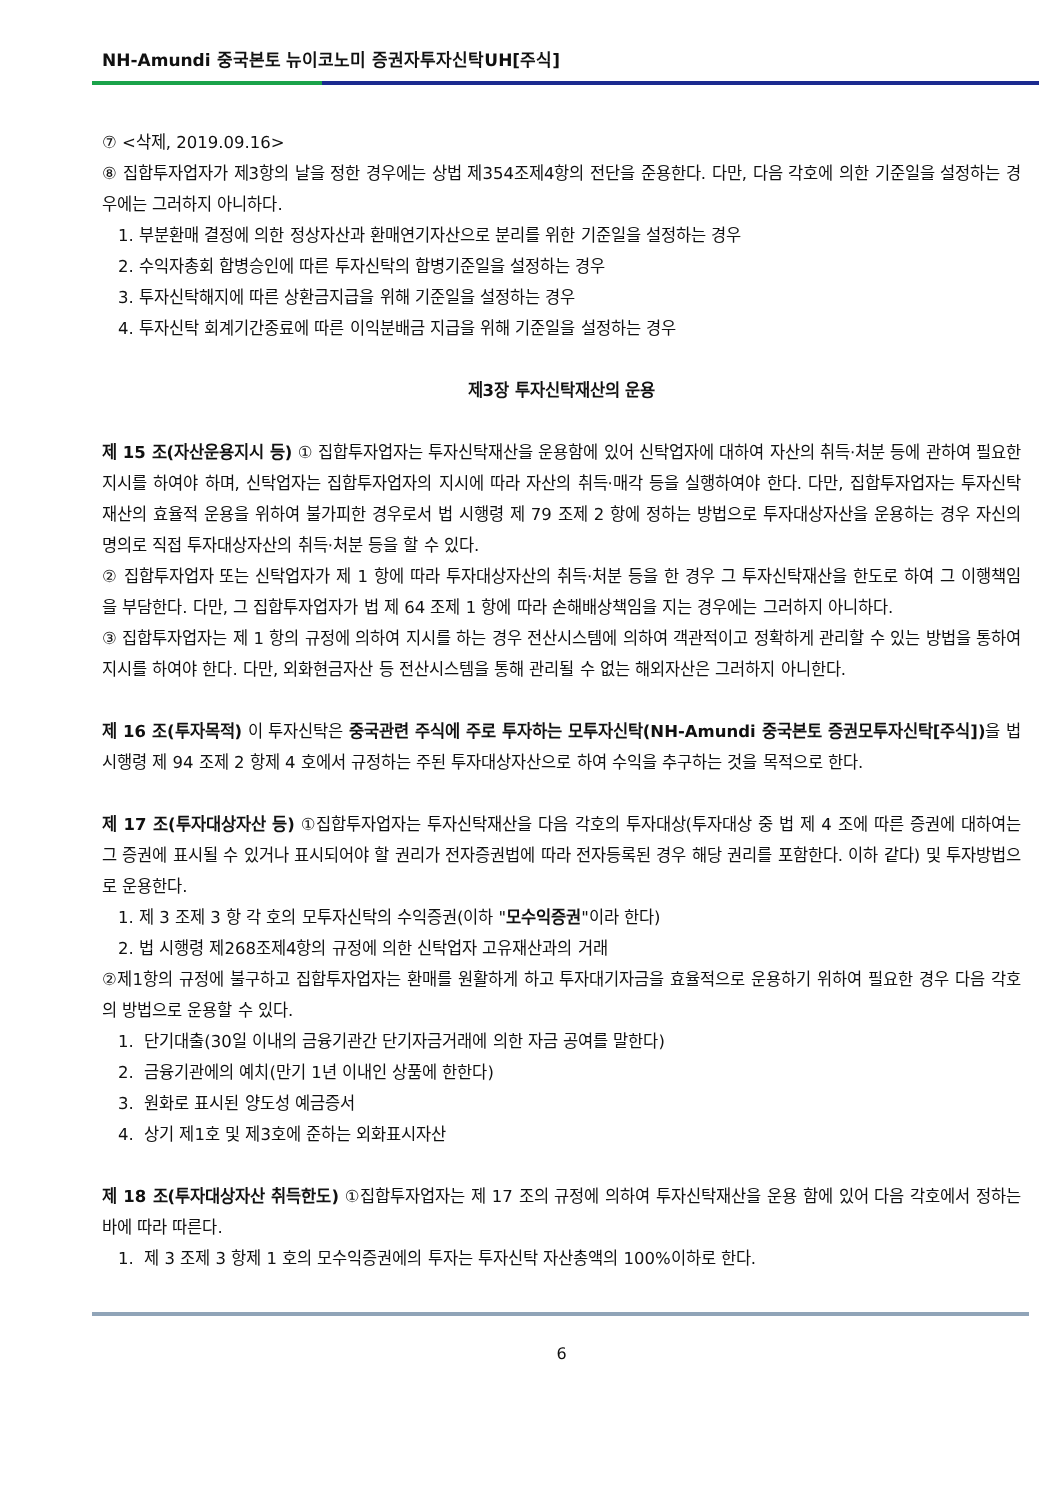NH-Amundi 중국본토 뉴이코노미 증권자투자신탁UH[주식]
⑦ <삭제, 2019.09.16>
⑧ 집합투자업자가 제3항의 날을 정한 경우에는 상법 제354조제4항의 전단을 준용한다. 다만, 다음 각호에 의한 기준일을 설정하는 경우에는 그러하지 아니하다.
1. 부분환매 결정에 의한 정상자산과 환매연기자산으로 분리를 위한 기준일을 설정하는 경우
2. 수익자총회 합병승인에 따른 투자신탁의 합병기준일을 설정하는 경우
3. 투자신탁해지에 따른 상환금지급을 위해 기준일을 설정하는 경우
4. 투자신탁 회계기간종료에 따른 이익분배금 지급을 위해 기준일을 설정하는 경우
제3장 투자신탁재산의 운용
제 15 조(자산운용지시 등) ① 집합투자업자는 투자신탁재산을 운용함에 있어 신탁업자에 대하여 자산의 취득·처분 등에 관하여 필요한 지시를 하여야 하며, 신탁업자는 집합투자업자의 지시에 따라 자산의 취득·매각 등을 실행하여야 한다. 다만, 집합투자업자는 투자신탁재산의 효율적 운용을 위하여 불가피한 경우로서 법 시행령 제 79 조제 2 항에 정하는 방법으로 투자대상자산을 운용하는 경우 자신의 명의로 직접 투자대상자산의 취득·처분 등을 할 수 있다.
② 집합투자업자 또는 신탁업자가 제 1 항에 따라 투자대상자산의 취득·처분 등을 한 경우 그 투자신탁재산을 한도로 하여 그 이행책임을 부담한다. 다만, 그 집합투자업자가 법 제 64 조제 1 항에 따라 손해배상책임을 지는 경우에는 그러하지 아니하다.
③ 집합투자업자는 제 1 항의 규정에 의하여 지시를 하는 경우 전산시스템에 의하여 객관적이고 정확하게 관리할 수 있는 방법을 통하여 지시를 하여야 한다. 다만, 외화현금자산 등 전산시스템을 통해 관리될 수 없는 해외자산은 그러하지 아니한다.
제 16 조(투자목적) 이 투자신탁은 중국관련 주식에 주로 투자하는 모투자신탁(NH-Amundi 중국본토 증권모투자신탁[주식]) 을 법 시행령 제 94 조제 2 항제 4 호에서 규정하는 주된 투자대상자산으로 하여 수익을 추구하는 것을 목적으로 한다.
제 17 조(투자대상자산 등) ①집합투자업자는 투자신탁재산을 다음 각호의 투자대상(투자대상 중 법 제 4 조에 따른 증권에 대하여는 그 증권에 표시될 수 있거나 표시되어야 할 권리가 전자증권법에 따라 전자등록된 경우 해당 권리를 포함한다. 이하 같다) 및 투자방법으로 운용한다.
1. 제 3 조제 3 항 각 호의 모투자신탁의 수익증권(이하 "모수익증권"이라 한다)
2. 법 시행령 제268조제4항의 규정에 의한 신탁업자 고유재산과의 거래
②제1항의 규정에 불구하고 집합투자업자는 환매를 원활하게 하고 투자대기자금을 효율적으로 운용하기 위하여 필요한 경우 다음 각호의 방법으로 운용할 수 있다.
1. 단기대출(30일 이내의 금융기관간 단기자금거래에 의한 자금 공여를 말한다)
2. 금융기관에의 예치(만기 1년 이내인 상품에 한한다)
3. 원화로 표시된 양도성 예금증서
4. 상기 제1호 및 제3호에 준하는 외화표시자산
제 18 조(투자대상자산 취득한도) ①집합투자업자는 제 17 조의 규정에 의하여 투자신탁재산을 운용 함에 있어 다음 각호에서 정하는 바에 따라 따른다.
1. 제 3 조제 3 항제 1 호의 모수익증권에의 투자는 투자신탁 자산총액의 100%이하로 한다.
6